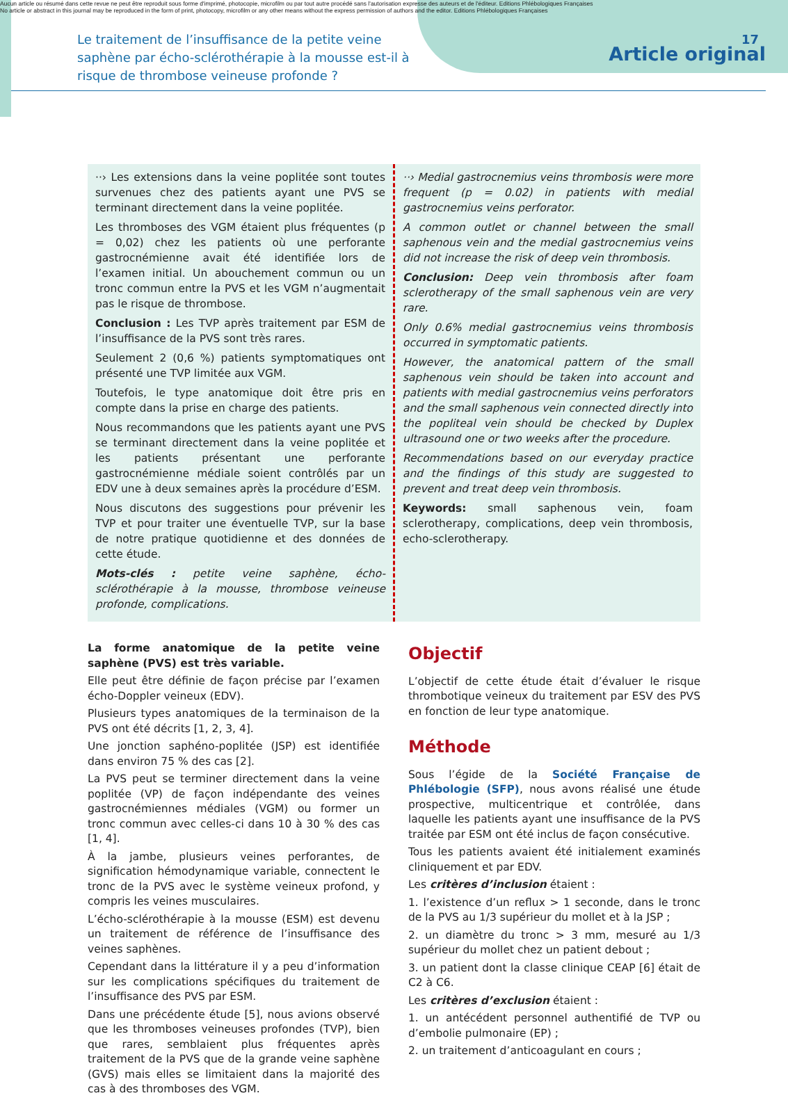Aucun article ou résumé dans cette revue ne peut être reproduit sous forme d'imprimé, photocopie, microfilm ou par tout autre procédé sans l'autorisation expresse des auteurs et de l'éditeur. Editions Phlébologiques Françaises
No article or abstract in this journal may be reproduced in the form of print, photocopy, microfilm or any other means without the express permission of authors and the editor. Editions Phlébologiques Françaises
17
Le traitement de l’insuffisance de la petite veine saphène par écho-sclérothérapie à la mousse est-il à risque de thrombose veineuse profonde ?
Article original
··› Les extensions dans la veine poplitée sont toutes survenues chez des patients ayant une PVS se terminant directement dans la veine poplitée.
Les thromboses des VGM étaient plus fréquentes (p = 0,02) chez les patients où une perforante gastrocnémienne avait été identifiée lors de l’examen initial. Un abouchement commun ou un tronc commun entre la PVS et les VGM n’augmentait pas le risque de thrombose.
Conclusion : Les TVP après traitement par ESM de l’insuffisance de la PVS sont très rares.
Seulement 2 (0,6 %) patients symptomatiques ont présenté une TVP limitée aux VGM.
Toutefois, le type anatomique doit être pris en compte dans la prise en charge des patients.
Nous recommandons que les patients ayant une PVS se terminant directement dans la veine poplitée et les patients présentant une perforante gastrocnémienne médiale soient contrôlés par un EDV une à deux semaines après la procédure d’ESM.
Nous discutons des suggestions pour prévenir les TVP et pour traiter une éventuelle TVP, sur la base de notre pratique quotidienne et des données de cette étude.
Mots-clés : petite veine saphène, écho-sclérothérapie à la mousse, thrombose veineuse profonde, complications.
··› Medial gastrocnemius veins thrombosis were more frequent (p = 0.02) in patients with medial gastrocnemius veins perforator.
A common outlet or channel between the small saphenous vein and the medial gastrocnemius veins did not increase the risk of deep vein thrombosis.
Conclusion: Deep vein thrombosis after foam sclerotherapy of the small saphenous vein are very rare.
Only 0.6% medial gastrocnemius veins thrombosis occurred in symptomatic patients.
However, the anatomical pattern of the small saphenous vein should be taken into account and patients with medial gastrocnemius veins perforators and the small saphenous vein connected directly into the popliteal vein should be checked by Duplex ultrasound one or two weeks after the procedure.
Recommendations based on our everyday practice and the findings of this study are suggested to prevent and treat deep vein thrombosis.
Keywords: small saphenous vein, foam sclerotherapy, complications, deep vein thrombosis, echo-sclerotherapy.
La forme anatomique de la petite veine saphène (PVS) est très variable.
Elle peut être définie de façon précise par l’examen écho-Doppler veineux (EDV).
Plusieurs types anatomiques de la terminaison de la PVS ont été décrits [1, 2, 3, 4].
Une jonction saphéno-poplitée (JSP) est identifiée dans environ 75 % des cas [2].
La PVS peut se terminer directement dans la veine poplitée (VP) de façon indépendante des veines gastrocnémiennes médiales (VGM) ou former un tronc commun avec celles-ci dans 10 à 30 % des cas [1, 4].
À la jambe, plusieurs veines perforantes, de signification hémodynamique variable, connectent le tronc de la PVS avec le système veineux profond, y compris les veines musculaires.
L’écho-sclérothérapie à la mousse (ESM) est devenu un traitement de référence de l’insuffisance des veines saphènes.
Cependant dans la littérature il y a peu d’information sur les complications spécifiques du traitement de l’insuffisance des PVS par ESM.
Dans une précédente étude [5], nous avions observé que les thromboses veineuses profondes (TVP), bien que rares, semblaient plus fréquentes après traitement de la PVS que de la grande veine saphène (GVS) mais elles se limitaient dans la majorité des cas à des thromboses des VGM.
Objectif
L’objectif de cette étude était d’évaluer le risque thrombotique veineux du traitement par ESV des PVS en fonction de leur type anatomique.
Méthode
Sous l’égide de la Société Française de Phlébologie (SFP), nous avons réalisé une étude prospective, multicentrique et contrôlée, dans laquelle les patients ayant une insuffisance de la PVS traitée par ESM ont été inclus de façon consécutive.
Tous les patients avaient été initialement examinés cliniquement et par EDV.
Les critères d’inclusion étaient :
1. l’existence d’un reflux > 1 seconde, dans le tronc de la PVS au 1/3 supérieur du mollet et à la JSP ;
2. un diamètre du tronc > 3 mm, mesuré au 1/3 supérieur du mollet chez un patient debout ;
3. un patient dont la classe clinique CEAP [6] était de C2 à C6.
Les critères d’exclusion étaient :
1. un antécédent personnel authentifié de TVP ou d’embolie pulmonaire (EP) ;
2. un traitement d’anticoagulant en cours ;